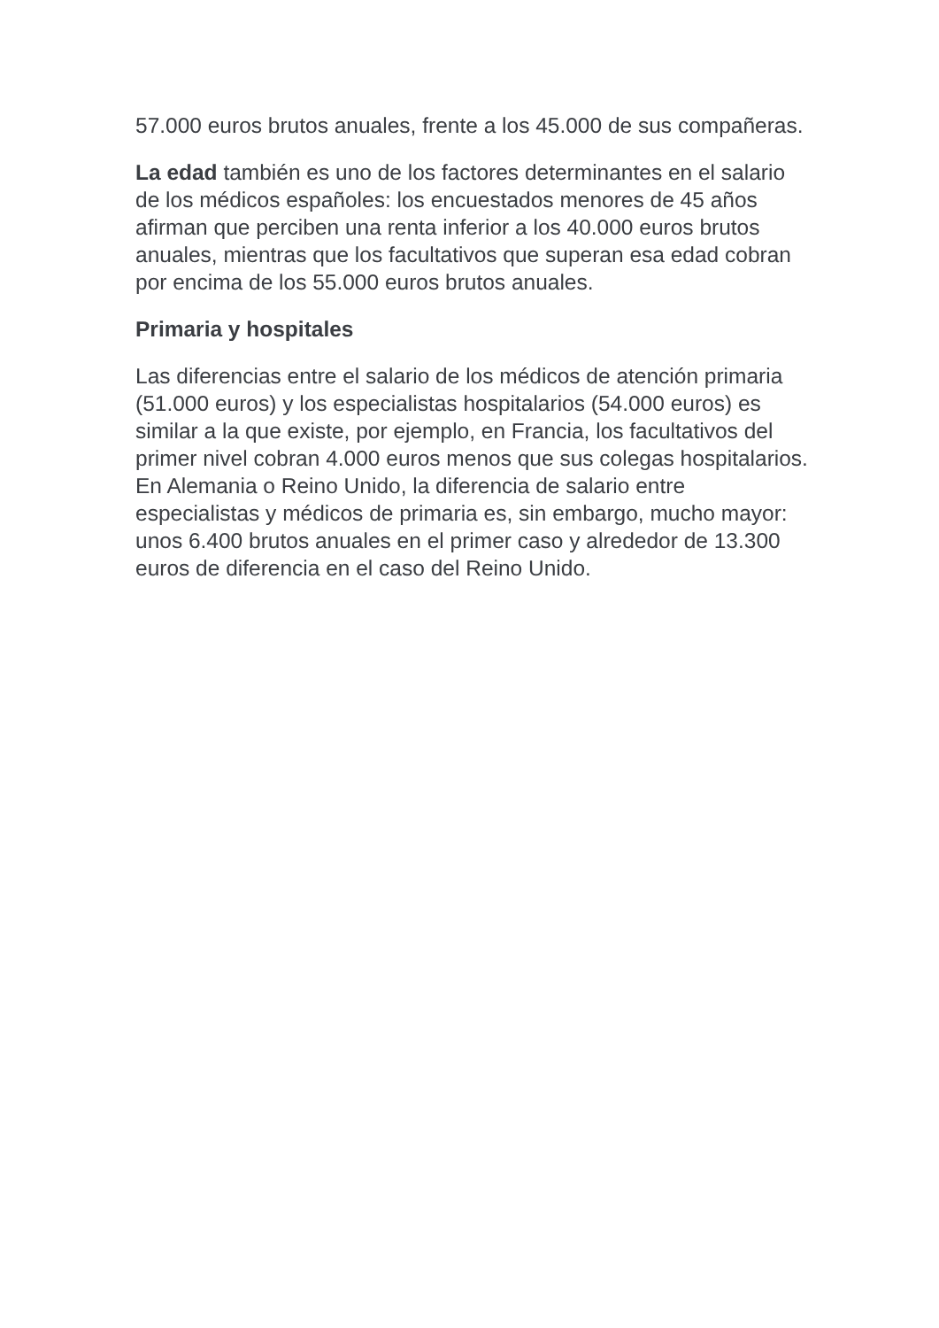57.000 euros brutos anuales, frente a los 45.000 de sus compañeras.
La edad también es uno de los factores determinantes en el salario de los médicos españoles: los encuestados menores de 45 años afirman que perciben una renta inferior a los 40.000 euros brutos anuales, mientras que los facultativos que superan esa edad cobran por encima de los 55.000 euros brutos anuales.
Primaria y hospitales
Las diferencias entre el salario de los médicos de atención primaria (51.000 euros) y los especialistas hospitalarios (54.000 euros) es similar a la que existe, por ejemplo, en Francia, los facultativos del primer nivel cobran 4.000 euros menos que sus colegas hospitalarios. En Alemania o Reino Unido, la diferencia de salario entre especialistas y médicos de primaria es, sin embargo, mucho mayor: unos 6.400 brutos anuales en el primer caso y alrededor de 13.300 euros de diferencia en el caso del Reino Unido.